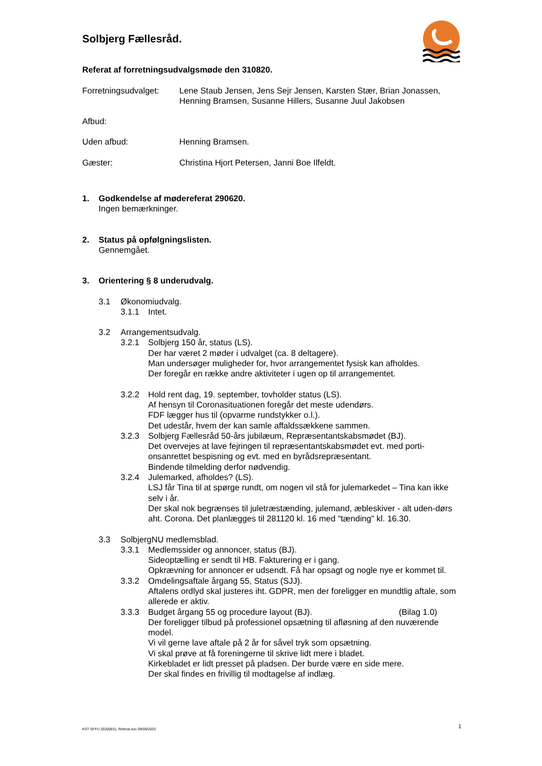Solbjerg Fællesråd.
Referat af forretningsudvalgsmøde den 310820.
Forretningsudvalget:
Lene Staub Jensen, Jens Sejr Jensen, Karsten Stær, Brian Jonassen, Henning Bramsen, Susanne Hillers, Susanne Juul Jakobsen
Afbud:
Uden afbud: Henning Bramsen.
Gæster: Christina Hjort Petersen, Janni Boe Ilfeldt.
1. Godkendelse af mødereferat 290620.
Ingen bemærkninger.
2. Status på opfølgningslisten.
Gennemgået.
3. Orientering § 8 underudvalg.
3.1 Økonomiudvalg.
3.1.1 Intet.
3.2 Arrangementsudvalg.
3.2.1 Solbjerg 150 år, status (LS).
Der har været 2 møder i udvalget (ca. 8 deltagere).
Man undersøger muligheder for, hvor arrangementet fysisk kan afholdes.
Der foregår en række andre aktiviteter i ugen op til arrangementet.
3.2.2 Hold rent dag, 19. september, tovholder status (LS).
Af hensyn til Coronasituationen foregår det meste udendørs.
FDF lægger hus til (opvarme rundstykker o.l.).
Det udestår, hvem der kan samle affaldssækkene sammen.
3.2.3 Solbjerg Fællesråd 50-års jubilæum, Repræsentantskabsmødet (BJ).
Det overvejes at lave fejringen til repræsentantskabsmødet evt. med porti-onsanrettet bespisning og evt. med en byrådsrepræsentant.
Bindende tilmelding derfor nødvendig.
3.2.4 Julemarked, afholdes? (LS).
LSJ får Tina til at spørge rundt, om nogen vil stå for julemarkedet – Tina kan ikke selv i år.
Der skal nok begrænses til juletræstænding, julemand, æbleskiver - alt uden-dørs aht. Corona. Det planlægges til 281120 kl. 16 med "tænding" kl. 16.30.
3.3 SolbjergNU medlemsblad.
3.3.1 Medlemssider og annoncer, status (BJ).
Sideoptælling er sendt til HB. Fakturering er i gang.
Opkrævning for annoncer er udsendt. Få har opsagt og nogle nye er kommet til.
3.3.2 Omdelingsaftale årgang 55, Status (SJJ).
Aftalens ordlyd skal justeres iht. GDPR, men der foreligger en mundtlig aftale, som allerede er aktiv.
3.3.3 Budget årgang 55 og procedure layout (BJ). (Bilag 1.0)
Der foreligger tilbud på professionel opsætning til afløsning af den nuværende model.
Vi vil gerne lave aftale på 2 år for såvel tryk som opsætning.
Vi skal prøve at få foreningerne til skrive lidt mere i bladet.
Kirkebladet er lidt presset på pladsen. Der burde være en side mere.
Der skal findes en frivillig til modtagelse af indlæg.
KST SFFU 20200831, Referat.doc 09/09/2020
1